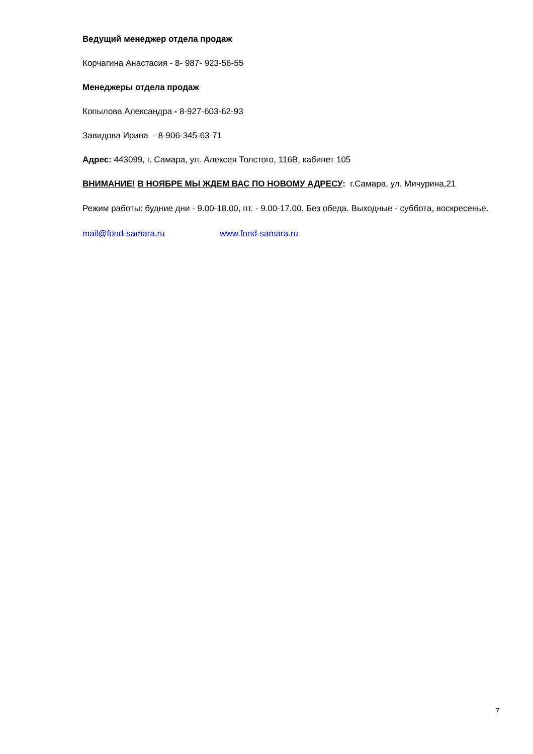Ведущий менеджер отдела продаж
Корчагина Анастасия - 8- 987- 923-56-55
Менеджеры отдела продаж
Копылова Александра - 8-927-603-62-93
Завидова Ирина - 8-906-345-63-71
Адрес: 443099, г. Самара, ул. Алексея Толстого, 116В, кабинет 105
ВНИМАНИЕ! В НОЯБРЕ МЫ ЖДЕМ ВАС ПО НОВОМУ АДРЕСУ: г.Самара, ул. Мичурина,21
Режим работы: будние дни - 9.00-18.00, пт. - 9.00-17.00. Без обеда. Выходные - суббота, воскресенье.
mail@fond-samara.ru www.fond-samara.ru
7